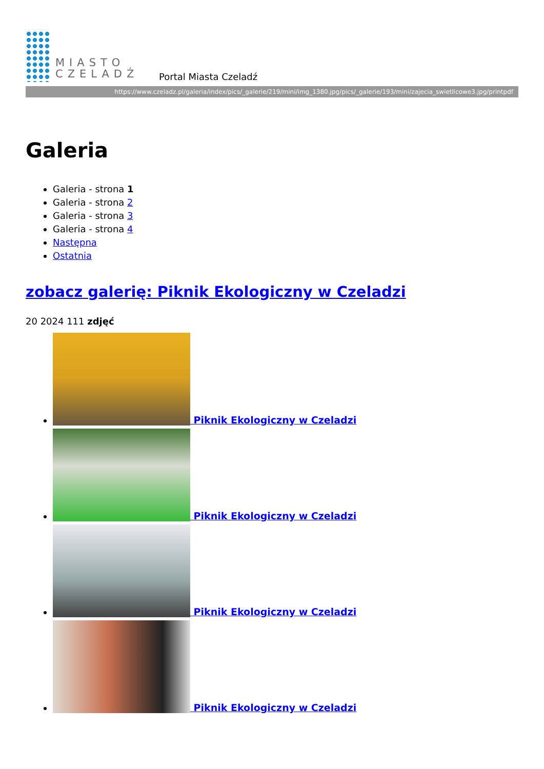MIASTO
CZELADŹ
Portal Miasta Czeladź
https://www.czeladz.pl/galeria/index/pics/_galerie/219/mini/img_1380.jpg/pics/_galerie/193/mini/zajecia_swietlicowe3.jpg/printpdf
Galeria
Galeria - strona 1
Galeria - strona 2
Galeria - strona 3
Galeria - strona 4
Następna
Ostatnia
zobacz galerię: Piknik Ekologiczny w Czeladzi
20 2024 111 zdjęć
Piknik Ekologiczny w Czeladzi
Piknik Ekologiczny w Czeladzi
Piknik Ekologiczny w Czeladzi
Piknik Ekologiczny w Czeladzi